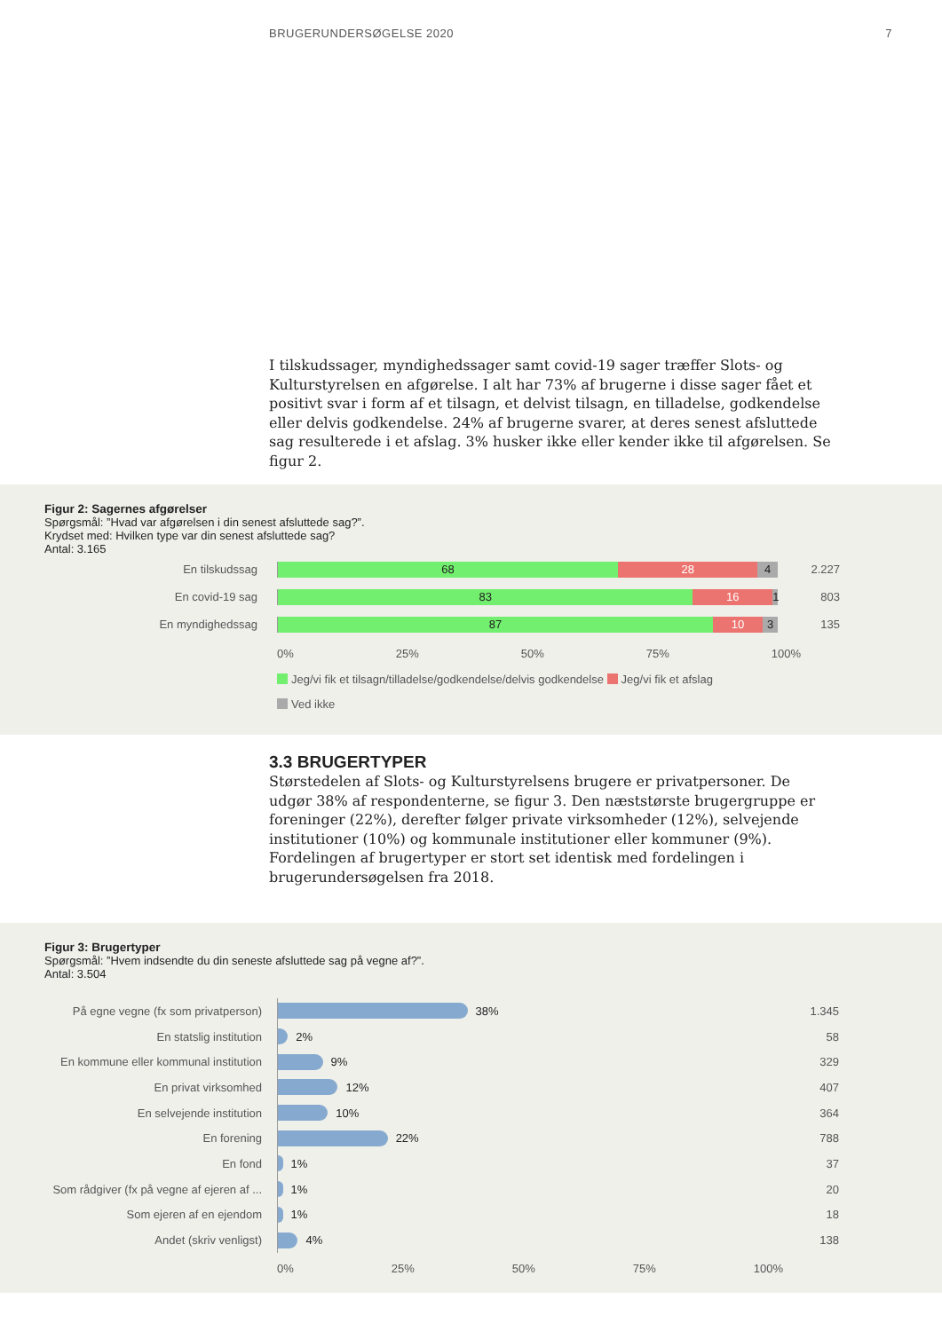BRUGERUNDERSØGELSE 2020 7
I tilskudssager, myndighedssager samt covid-19 sager træffer Slots- og Kulturstyrelsen en afgørelse. I alt har 73% af brugerne i disse sager fået et positivt svar i form af et tilsagn, et delvist tilsagn, en tilladelse, godkendelse eller delvis godkendelse. 24% af brugerne svarer, at deres senest afsluttede sag resulterede i et afslag. 3% husker ikke eller kender ikke til afgørelsen. Se figur 2.
Figur 2: Sagernes afgørelser
Spørgsmål: ”Hvad var afgørelsen i din senest afsluttede sag?”.
Krydset med: Hvilken type var din senest afsluttede sag?
Antal: 3.165
En tilskudssag
68 28 4
2.227
En covid-19 sag
83 16 1
803
En myndighedssag
87 10 3
135
0% 25% 50% 75% 100%
Jeg/vi fik et tilsagn/tilladelse/godkendelse/delvis godkendelse Jeg/vi fik et afslag
Ved ikke
3.3 BRUGERTYPER
Størstedelen af Slots- og Kulturstyrelsens brugere er privatpersoner. De udgør 38% af respondenterne, se figur 3. Den næststørste brugergruppe er foreninger (22%), derefter følger private virksomheder (12%), selvejende institutioner (10%) og kommunale institutioner eller kommuner (9%). Fordelingen af brugertyper er stort set identisk med fordelingen i brugerundersøgelsen fra 2018.
Figur 3: Brugertyper
Spørgsmål: ”Hvem indsendte du din seneste afsluttede sag på vegne af?”.
Antal: 3.504
På egne vegne (fx som privatperson)
38%
1.345
En statslig institution
2%
58
En kommune eller kommunal institution
9%
329
En privat virksomhed
12%
407
En selvejende institution
10%
364
En forening
22%
788
En fond
1%
37
Som rådgiver (fx på vegne af ejeren af ...
1%
20
Som ejeren af en ejendom
1%
18
Andet (skriv venligst)
4%
138
0% 25% 50% 75% 100%